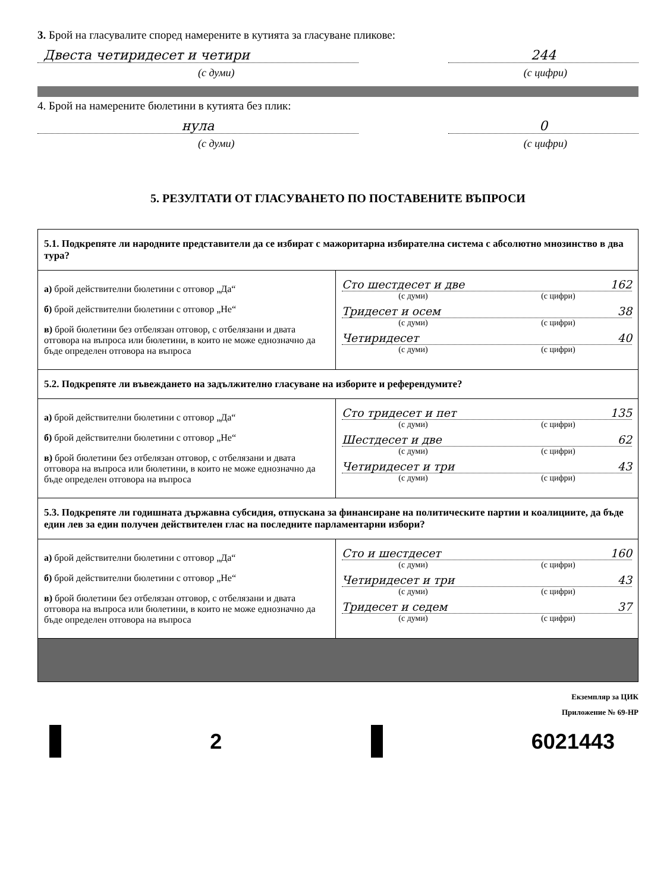3. Брой на гласувалите според намерените в кутията за гласуване пликове:
Двеста четиридесет и четири 244
(с думи) (с цифри)
4. Брой на намерените бюлетини в кутията без плик:
нула 0
(с думи) (с цифри)
5. РЕЗУЛТАТИ ОТ ГЛАСУВАНЕТО ПО ПОСТАВЕНИТЕ ВЪПРОСИ
| 5.1. Подкрепяте ли народните представители да се избират с мажоритарна избирателна система с абсолютно мнозинство в два тура? | |
| а) брой действителни бюлетини с отговор „Да“ б) брой действителни бюлетини с отговор „Не“ в) брой бюлетини без отбелязан отговор, с отбелязани и двата отговора на въпроса или бюлетини, в които не може еднозначно да бъде определен отговора на въпроса | Сто шестдесет и две 162 (с думи) (с цифри) Тридесет и осем 38 (с думи) (с цифри) Четиридесет 40 (с думи) (с цифри) |
| 5.2. Подкрепяте ли въвеждането на задължително гласуване на изборите и референдумите? | |
| а) брой действителни бюлетини с отговор „Да“ б) брой действителни бюлетини с отговор „Не“ в) брой бюлетини без отбелязан отговор, с отбелязани и двата отговора на въпроса или бюлетини, в които не може еднозначно да бъде определен отговора на въпроса | Сто тридесет и пет 135 (с думи) (с цифри) Шестдесет и две 62 (с думи) (с цифри) Четиридесет и три 43 (с думи) (с цифри) |
| 5.3. Подкрепяте ли годишната държавна субсидия, отпускана за финансиране на политическите партии и коалициите, да бъде един лев за един получен действителен глас на последните парламентарни избори? | |
| а) брой действителни бюлетини с отговор „Да“ б) брой действителни бюлетини с отговор „Не“ в) брой бюлетини без отбелязан отговор, с отбелязани и двата отговора на въпроса или бюлетини, в които не може еднозначно да бъде определен отговора на въпроса | Сто и шестдесет 160 (с думи) (с цифри) Четиридесет и три 43 (с думи) (с цифри) Тридесет и седем 37 (с думи) (с цифри) |
Екземпляр за ЦИК
Приложение № 69-НР
2 6021443